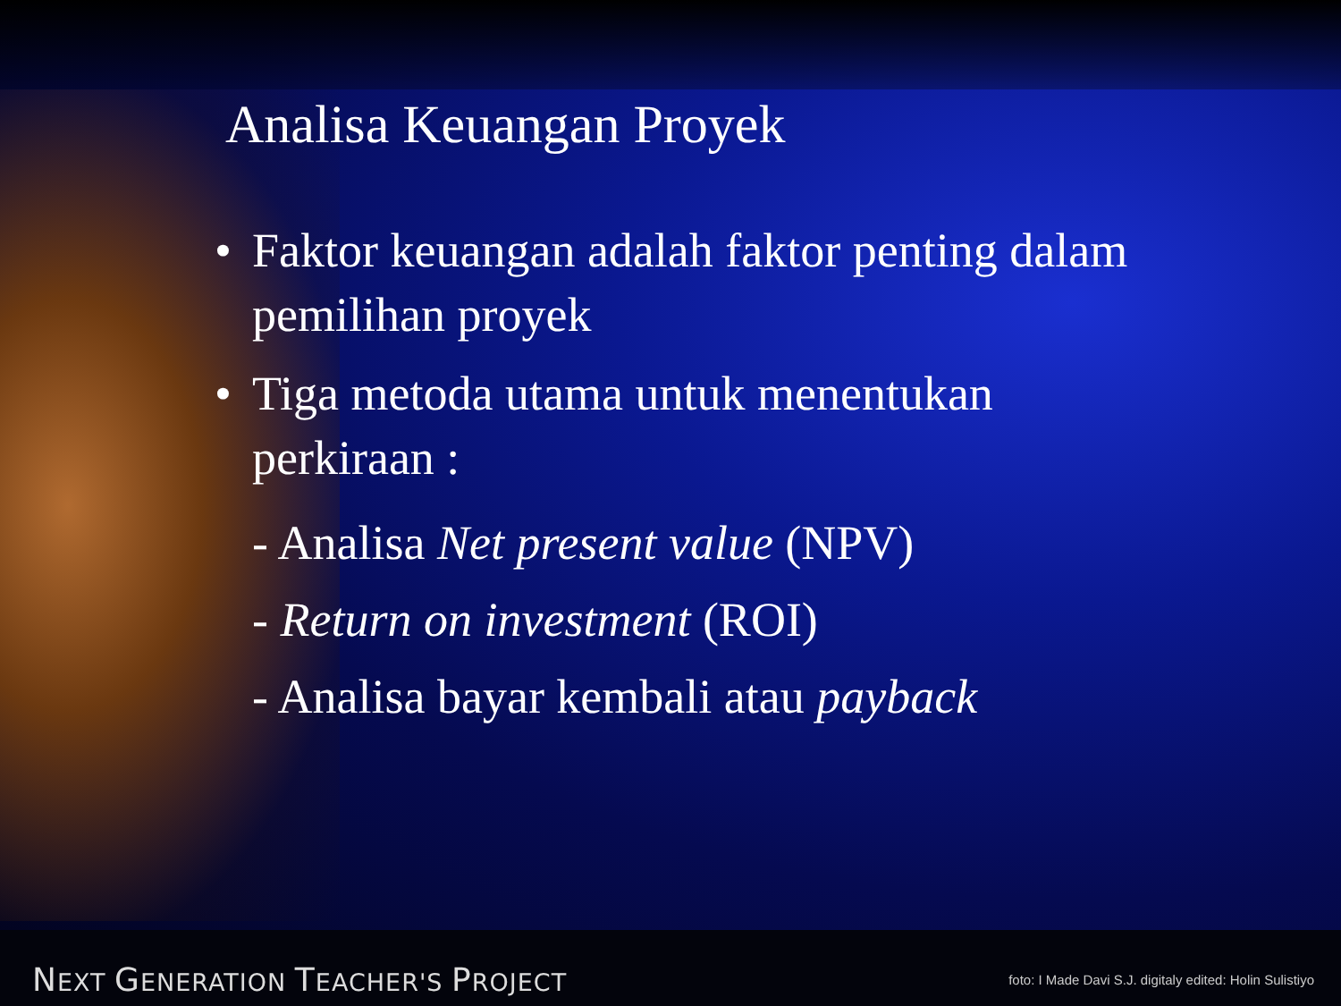Analisa Keuangan Proyek
• Faktor keuangan adalah faktor penting dalam pemilihan proyek
• Tiga metoda utama untuk menentukan perkiraan :
- Analisa Net present value (NPV)
- Return on investment (ROI)
- Analisa bayar kembali atau payback
NEXT GENERATION TEACHER'S PROJECT
foto: I Made Davi S.J. digitaly edited: Holin Sulistiyo